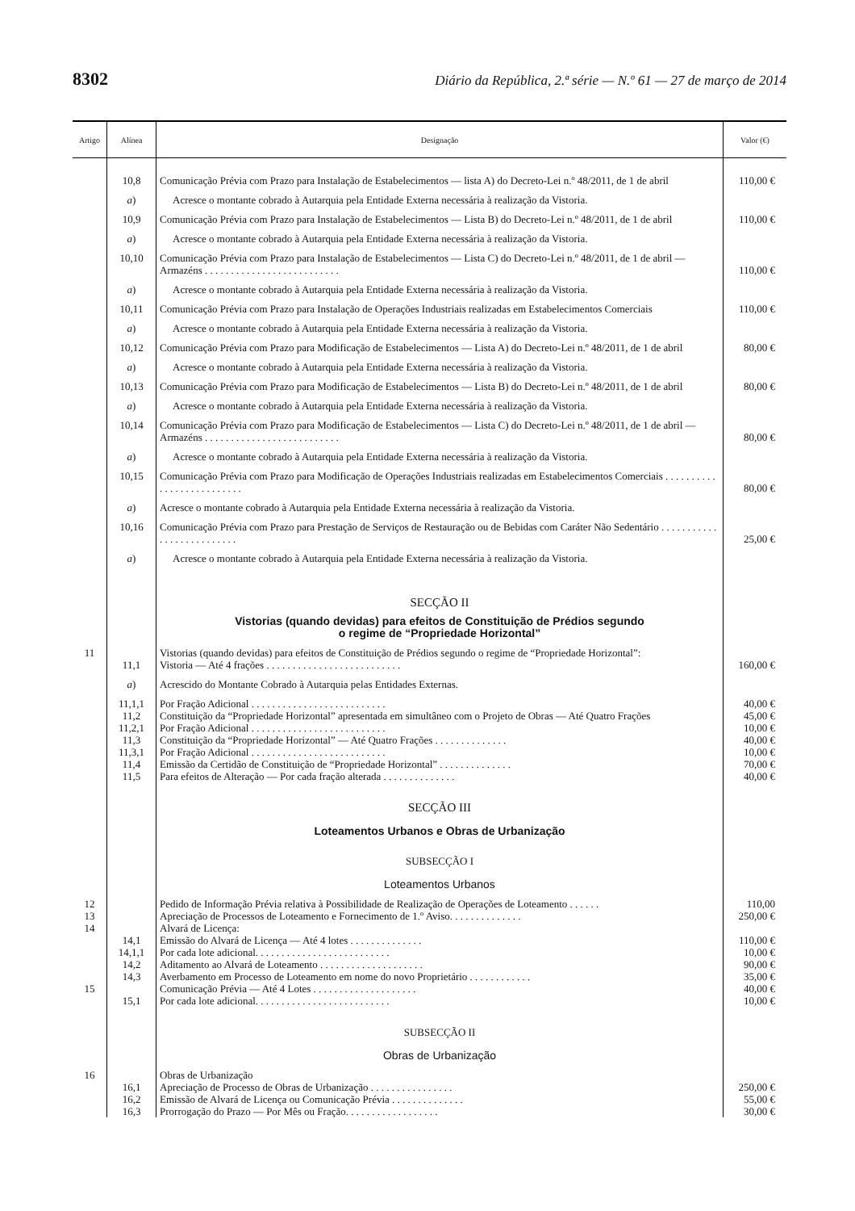8302 Diário da República, 2.ª série — N.º 61 — 27 de março de 2014
| Artigo | Alínea | Designação | Valor (€) |
| --- | --- | --- | --- |
| | 10,8 | Comunicação Prévia com Prazo para Instalação de Estabelecimentos — lista A) do Decreto-Lei n.º 48/2011, de 1 de abril | 110,00 € |
| | a ) | Acresce o montante cobrado à Autarquia pela Entidade Externa necessária à realização da Vistoria. | |
| | 10,9 | Comunicação Prévia com Prazo para Instalação de Estabelecimentos — Lista B) do Decreto-Lei n.º 48/2011, de 1 de abril | 110,00 € |
| | a ) | Acresce o montante cobrado à Autarquia pela Entidade Externa necessária à realização da Vistoria. | |
| | 10,10 | Comunicação Prévia com Prazo para Instalação de Estabelecimentos — Lista C) do Decreto-Lei n.º 48/2011, de 1 de abril — Armazéns . . . . . . . . . . . . . . . . . . . . . . . . . . | 110,00 € |
| | a ) | Acresce o montante cobrado à Autarquia pela Entidade Externa necessária à realização da Vistoria. | |
| | 10,11 | Comunicação Prévia com Prazo para Instalação de Operações Industriais realizadas em Estabelecimentos Comerciais | 110,00 € |
| | a ) | Acresce o montante cobrado à Autarquia pela Entidade Externa necessária à realização da Vistoria. | |
| | 10,12 | Comunicação Prévia com Prazo para Modificação de Estabelecimentos — Lista A) do Decreto-Lei n.º 48/2011, de 1 de abril | 80,00 € |
| | a ) | Acresce o montante cobrado à Autarquia pela Entidade Externa necessária à realização da Vistoria. | |
| | 10,13 | Comunicação Prévia com Prazo para Modificação de Estabelecimentos — Lista B) do Decreto-Lei n.º 48/2011, de 1 de abril | 80,00 € |
| | a ) | Acresce o montante cobrado à Autarquia pela Entidade Externa necessária à realização da Vistoria. | |
| | 10,14 | Comunicação Prévia com Prazo para Modificação de Estabelecimentos — Lista C) do Decreto-Lei n.º 48/2011, de 1 de abril — Armazéns . . . . . . . . . . . . . . . . . . . . . . . . . . | 80,00 € |
| | a ) | Acresce o montante cobrado à Autarquia pela Entidade Externa necessária à realização da Vistoria. | |
| | 10,15 | Comunicação Prévia com Prazo para Modificação de Operações Industriais realizadas em Estabelecimentos Comerciais . . . . . . . . . . . . . . . . . . . . . . . . . . | 80,00 € |
| | a ) | Acresce o montante cobrado à Autarquia pela Entidade Externa necessária à realização da Vistoria. | |
| | 10,16 | Comunicação Prévia com Prazo para Prestação de Serviços de Restauração ou de Bebidas com Caráter Não Sedentário . . . . . . . . . . . . . . . . . . . . . . . . . . | 25,00 € |
| | a ) | Acresce o montante cobrado à Autarquia pela Entidade Externa necessária à realização da Vistoria. | |
| | | SECÇÃO II | |
| | | Vistorias (quando devidas) para efeitos de Constituição de Prédios segundo o regime de “Propriedade Horizontal” | |
| 11 | | Vistorias (quando devidas) para efeitos de Constituição de Prédios segundo o regime de “Propriedade Horizontal”: | |
| | 11,1 | Vistoria — Até 4 frações . . . . . . . . . . . . . . . . . . . . . . . . . . | 160,00 € |
| | a ) | Acrescido do Montante Cobrado à Autarquia pelas Entidades Externas. | |
| | 11,1,1 | Por Fração Adicional . . . . . . . . . . . . . . . . . . . . . . . . . . | 40,00 € |
| | 11,2 | Constituição da “Propriedade Horizontal” apresentada em simultâneo com o Projeto de Obras — Até Quatro Frações | 45,00 € |
| | 11,2,1 | Por Fração Adicional . . . . . . . . . . . . . . . . . . . . . . . . . . | 10,00 € |
| | 11,3 | Constituição da “Propriedade Horizontal” — Até Quatro Frações . . . . . . . . . . . . . . | 40,00 € |
| | 11,3,1 | Por Fração Adicional . . . . . . . . . . . . . . . . . . . . . . . . . . | 10,00 € |
| | 11,4 | Emissão da Certidão de Constituição de “Propriedade Horizontal” . . . . . . . . . . . . . . | 70,00 € |
| | 11,5 | Para efeitos de Alteração — Por cada fração alterada . . . . . . . . . . . . . . | 40,00 € |
| | | SECÇÃO III | |
| | | Loteamentos Urbanos e Obras de Urbanização | |
| | | SUBSECÇÃO I | |
| | | Loteamentos Urbanos | |
| 12 | | Pedido de Informação Prévia relativa à Possibilidade de Realização de Operações de Loteamento . . . . . . | 110,00 |
| 13 | | Apreciação de Processos de Loteamento e Fornecimento de 1.º Aviso. . . . . . . . . . . . . . | 250,00 € |
| 14 | | Alvará de Licença: | |
| | 14,1 | Emissão do Alvará de Licença — Até 4 lotes . . . . . . . . . . . . . . | 110,00 € |
| | 14,1,1 | Por cada lote adicional. . . . . . . . . . . . . . . . . . . . . . . . . . | 10,00 € |
| | 14,2 | Aditamento ao Alvará de Loteamento . . . . . . . . . . . . . . . . . . . . | 90,00 € |
| | 14,3 | Averbamento em Processo de Loteamento em nome do novo Proprietário . . . . . . . . . . . . | 35,00 € |
| 15 | | Comunicação Prévia — Até 4 Lotes . . . . . . . . . . . . . . . . . . . . | 40,00 € |
| | 15,1 | Por cada lote adicional. . . . . . . . . . . . . . . . . . . . . . . . . . | 10,00 € |
| | | SUBSECÇÃO II | |
| | | Obras de Urbanização | |
| 16 | | Obras de Urbanização | |
| | 16,1 | Apreciação de Processo de Obras de Urbanização . . . . . . . . . . . . . . . . | 250,00 € |
| | 16,2 | Emissão de Alvará de Licença ou Comunicação Prévia . . . . . . . . . . . . . . | 55,00 € |
| | 16,3 | Prorrogação do Prazo — Por Mês ou Fração. . . . . . . . . . . . . . . . . . | 30,00 € |